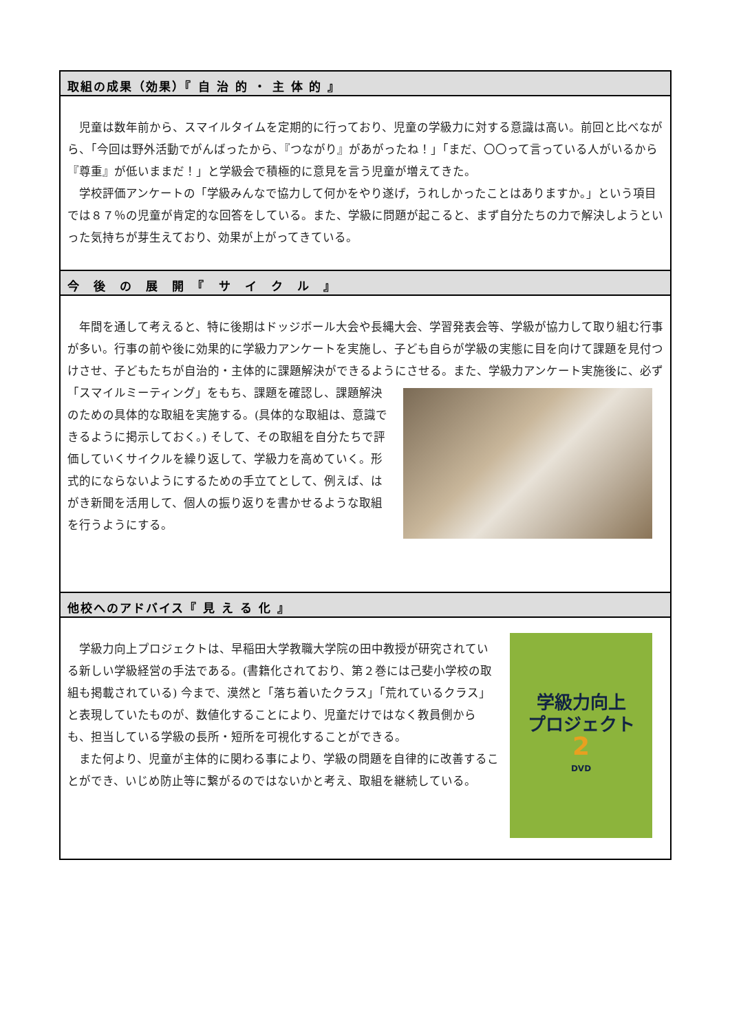取組の成果（効果）『 自 治 的 ・ 主 体 的 』
児童は数年前から、スマイルタイムを定期的に行っており、児童の学級力に対する意識は高い。前回と比べながら、「今回は野外活動でがんばったから、『つながり』があがったね！」「まだ、〇〇って言っている人がいるから『尊重』が低いままだ！」と学級会で積極的に意見を言う児童が増えてきた。
学校評価アンケートの「学級みんなで協力して何かをやり遂げ，うれしかったことはありますか。」という項目では８７％の児童が肯定的な回答をしている。また、学級に問題が起こると、まず自分たちの力で解決しようといった気持ちが芽生えており、効果が上がってきている。
今　後　の　展　開　『　サ　イ　ク　ル　』
年間を通して考えると、特に後期はドッジボール大会や長縄大会、学習発表会等、学級が協力して取り組む行事が多い。行事の前や後に効果的に学級力アンケートを実施し、子ども自らが学級の実態に目を向けて課題を見付つけさせ、子どもたちが自治的・主体的に課題解決ができるようにさせる。また、学 級力アンケート実施後に、必ず「スマイルミーティング」をもち、課題を確認し、課題解決のための具体的な取組を実施する。(具体的な取組は、意識できるように掲示しておく。) そして、その取組を自分たちで評価していくサイクルを繰り返して、学級力を高めていく。形式的にならないようにするための手立てとして、例えば、はがき新聞を活用して、個人の振り返りを書かせるような取組を行うようにする。
他校へのアドバイス『 見 え る 化 』
学級力向上
プロジェクト
2
DVD
学級力向上プロジェクトは、早稲田大学教職大学院の田中教授が研究されている新しい学級経営の手法である。(書籍化されており、第２巻には己斐小学校の取組も掲載されている) 今まで、漠然と「落ち着いたクラス」「荒れているクラス」と表現していたものが、数値化することにより、児童だけではなく教員側からも、担当している学級の長所・短所を可視化することができる。
また何より、児童が主体的に関わる事により、学級の問題を自律的に改善することができ、いじめ防止等に繋がるのではないかと考え、取組を継続している。